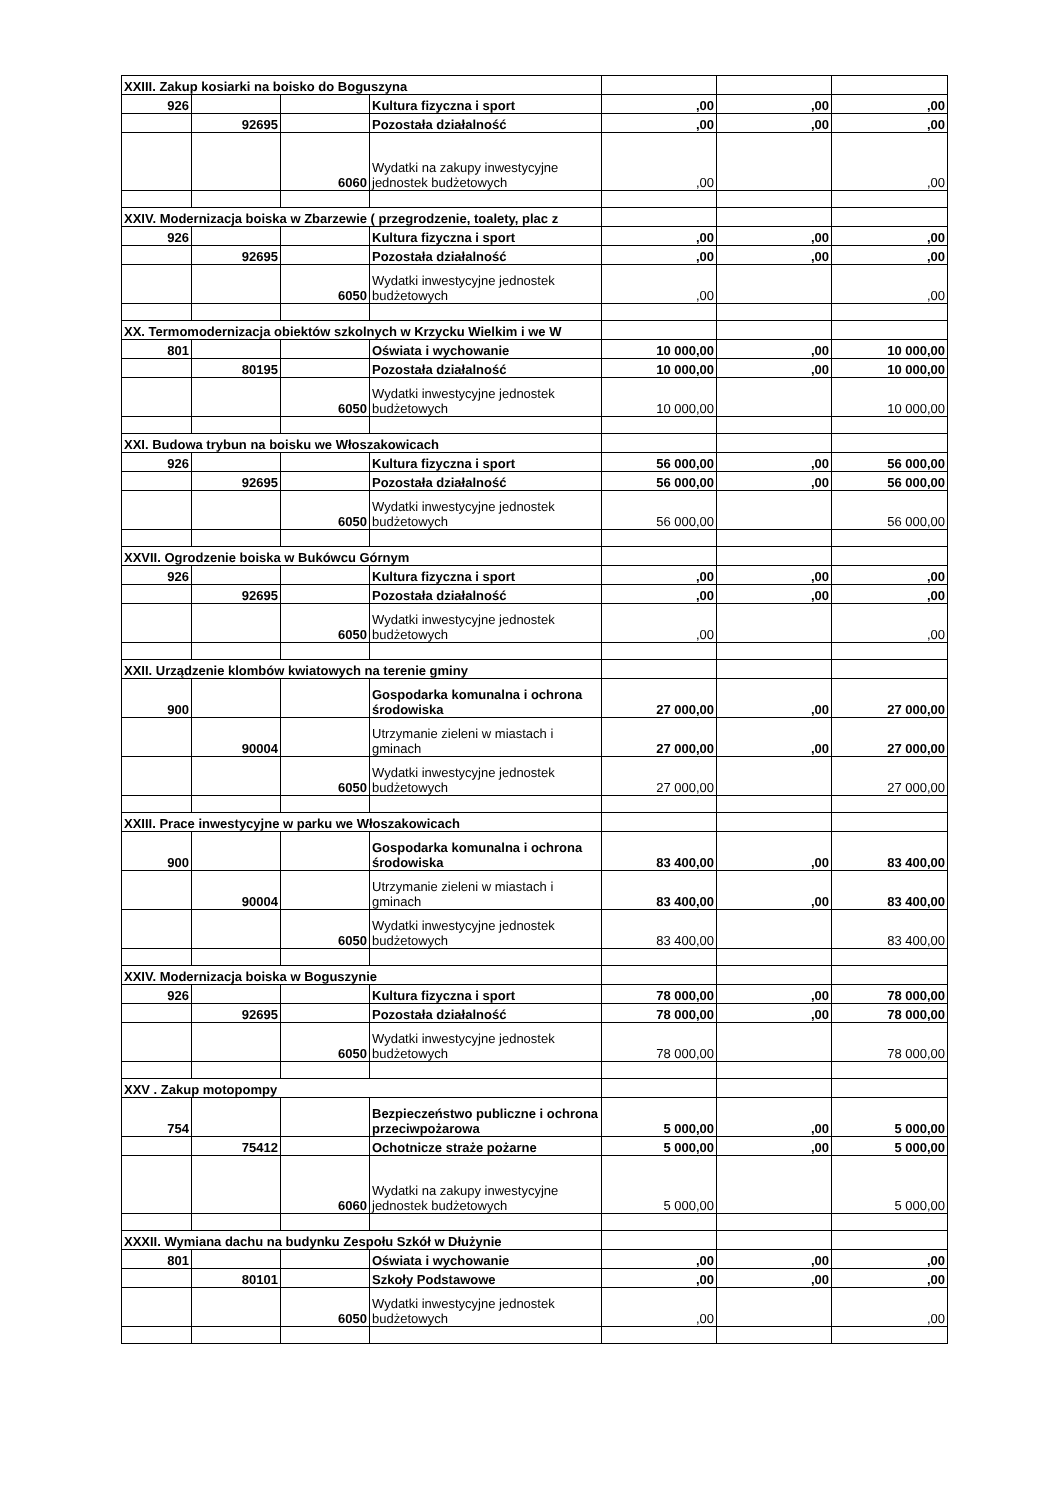| XXIII. Zakup kosiarki na boisko do Boguszyna | | | | | | |
| 926 | | | Kultura fizyczna i sport | ,00 | ,00 | ,00 |
| | 92695 | | Pozostała działalność | ,00 | ,00 | ,00 |
| | | 6060 | Wydatki na zakupy inwestycyjne jednostek budżetowych | ,00 | | ,00 |
| XXIV. Modernizacja boiska w Zbarzewie ( przegrodzenie, toalety, plac z | | | | | | |
| 926 | | | Kultura fizyczna i sport | ,00 | ,00 | ,00 |
| | 92695 | | Pozostała działalność | ,00 | ,00 | ,00 |
| | | 6050 | Wydatki inwestycyjne jednostek budżetowych | ,00 | | ,00 |
| XX. Termomodernizacja obiektów szkolnych w Krzycku Wielkim i we W | | | | | | |
| 801 | | | Oświata i wychowanie | 10 000,00 | ,00 | 10 000,00 |
| | 80195 | | Pozostała działalność | 10 000,00 | ,00 | 10 000,00 |
| | | 6050 | Wydatki inwestycyjne jednostek budżetowych | 10 000,00 | | 10 000,00 |
| XXI. Budowa trybun na boisku we Włoszakowicach | | | | | | |
| 926 | | | Kultura fizyczna i sport | 56 000,00 | ,00 | 56 000,00 |
| | 92695 | | Pozostała działalność | 56 000,00 | ,00 | 56 000,00 |
| | | 6050 | Wydatki inwestycyjne jednostek budżetowych | 56 000,00 | | 56 000,00 |
| XXVII. Ogrodzenie boiska w Bukówcu Górnym | | | | | | |
| 926 | | | Kultura fizyczna i sport | ,00 | ,00 | ,00 |
| | 92695 | | Pozostała działalność | ,00 | ,00 | ,00 |
| | | 6050 | Wydatki inwestycyjne jednostek budżetowych | ,00 | | ,00 |
| XXII. Urządzenie klombów kwiatowych na terenie gminy | | | | | | |
| 900 | | | Gospodarka komunalna i ochrona środowiska | 27 000,00 | ,00 | 27 000,00 |
| | 90004 | | Utrzymanie zieleni w miastach i gminach | 27 000,00 | ,00 | 27 000,00 |
| | | 6050 | Wydatki inwestycyjne jednostek budżetowych | 27 000,00 | | 27 000,00 |
| XXIII. Prace inwestycyjne w parku we Włoszakowicach | | | | | | |
| 900 | | | Gospodarka komunalna i ochrona środowiska | 83 400,00 | ,00 | 83 400,00 |
| | 90004 | | Utrzymanie zieleni w miastach i gminach | 83 400,00 | ,00 | 83 400,00 |
| | | 6050 | Wydatki inwestycyjne jednostek budżetowych | 83 400,00 | | 83 400,00 |
| XXIV. Modernizacja boiska w Boguszynie | | | | | | |
| 926 | | | Kultura fizyczna i sport | 78 000,00 | ,00 | 78 000,00 |
| | 92695 | | Pozostała działalność | 78 000,00 | ,00 | 78 000,00 |
| | | 6050 | Wydatki inwestycyjne jednostek budżetowych | 78 000,00 | | 78 000,00 |
| XXV . Zakup motopompy | | | | | | |
| 754 | | | Bezpieczeństwo publiczne i ochrona przeciwpożarowa | 5 000,00 | ,00 | 5 000,00 |
| | 75412 | | Ochotnicze straże pożarne | 5 000,00 | ,00 | 5 000,00 |
| | | 6060 | Wydatki na zakupy inwestycyjne jednostek budżetowych | 5 000,00 | | 5 000,00 |
| XXXII. Wymiana dachu na budynku Zespołu Szkół w Dłużynie | | | | | | |
| 801 | | | Oświata i wychowanie | ,00 | ,00 | ,00 |
| | 80101 | | Szkoły Podstawowe | ,00 | ,00 | ,00 |
| | | 6050 | Wydatki inwestycyjne jednostek budżetowych | ,00 | | ,00 |